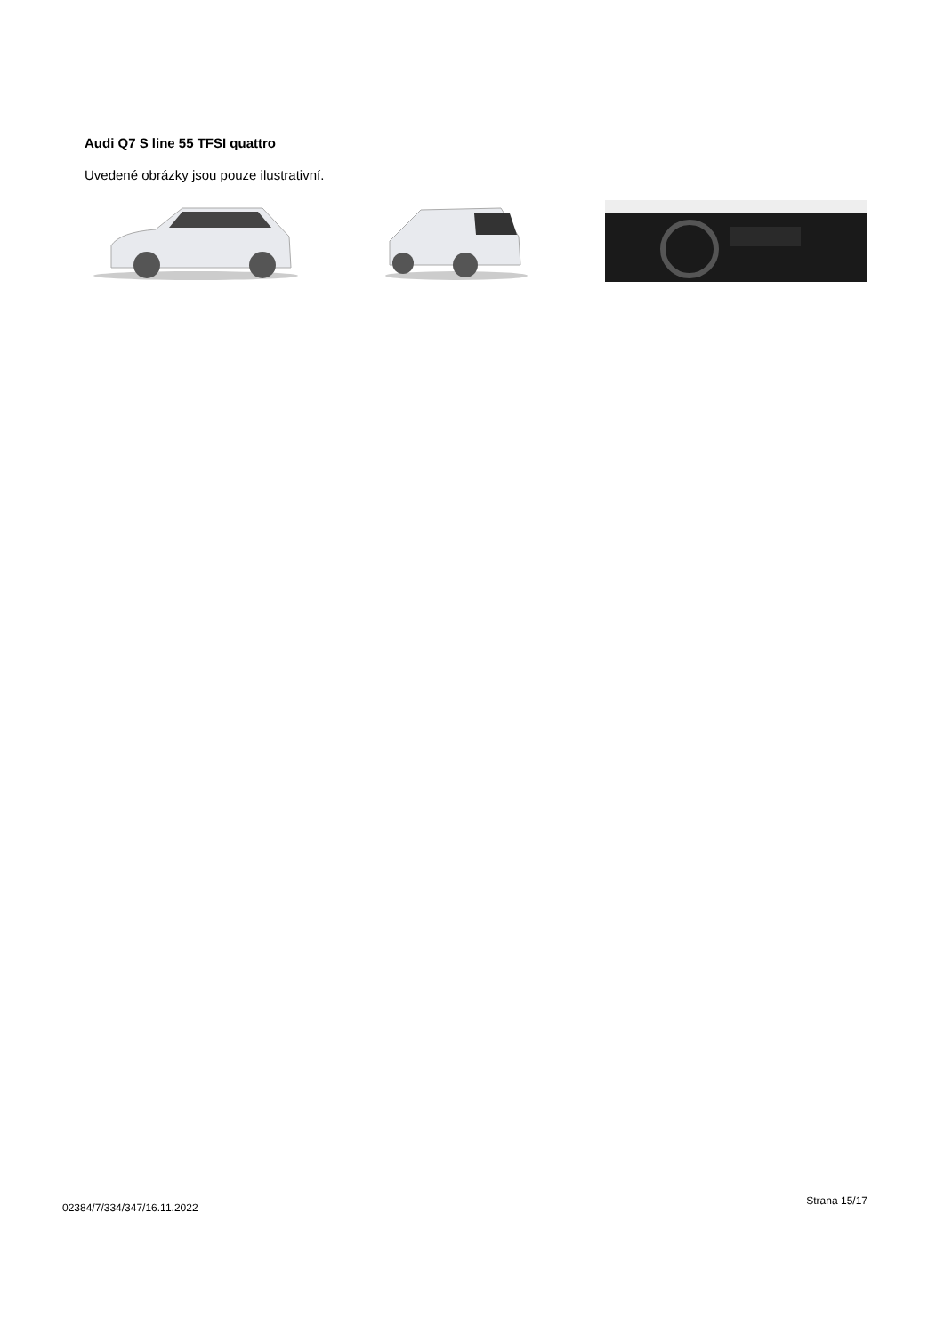Audi Q7 S line 55 TFSI quattro
Uvedené obrázky jsou pouze ilustrativní.
02384/7/334/347/16.11.2022 Strana 15/17